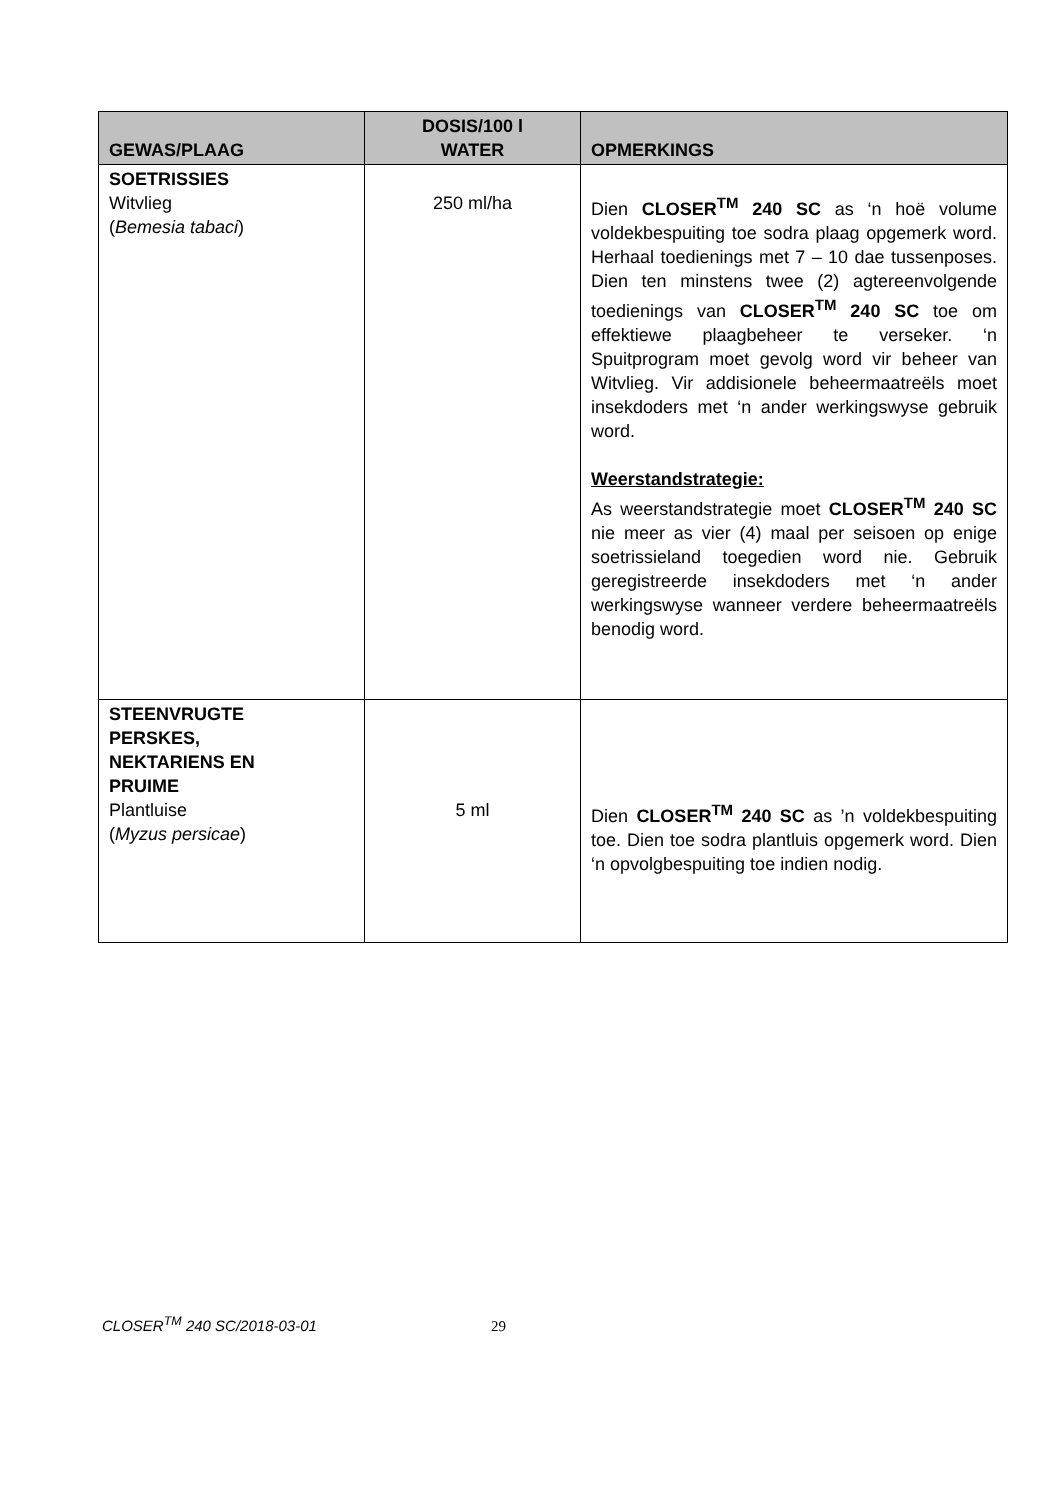| GEWAS/PLAAG | DOSIS/100 l WATER | OPMERKINGS |
| --- | --- | --- |
| SOETRISSIES Witvlieg ( Bemesia tabaci ) | 250 ml/ha | Dien CLOSER<sup>TM</sup> 240 SC as ‘n hoë volume voldekbespuiting toe sodra plaag opgemerk word. Herhaal toedienings met 7 – 10 dae tussenposes. Dien ten minstens twee (2) agtereenvolgende toedienings van CLOSER<sup>TM</sup> 240 SC toe om effektiewe plaagbeheer te verseker. ‘n Spuitprogram moet gevolg word vir beheer van Witvlieg. Vir addisionele beheermaatreëls moet insekdoders met ‘n ander werkingswyse gebruik word. Weerstandstrategie: As weerstandstrategie moet CLOSER<sup>TM</sup> 240 SC nie meer as vier (4) maal per seisoen op enige soetrissieland toegedien word nie. Gebruik geregistreerde insekdoders met ‘n ander werkingswyse wanneer verdere beheermaatreëls benodig word. |
| STEENVRUGTE PERSKES, NEKTARIENS EN PRUIME Plantluise ( Myzus persicae ) | 5 ml | Dien CLOSER<sup>TM</sup> 240 SC as ’n voldekbespuiting toe. Dien toe sodra plantluis opgemerk word. Dien ‘n opvolgbespuiting toe indien nodig. |
CLOSER<sup>TM</sup> 240 SC/2018-03-01 29